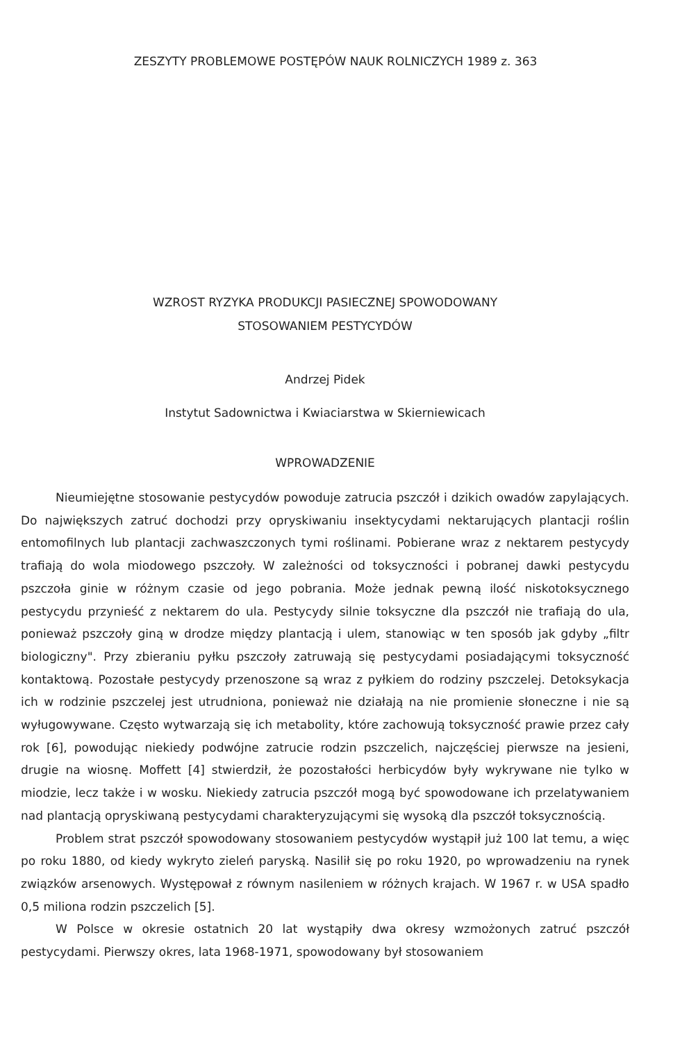ZESZYTY PROBLEMOWE POSTĘPÓW NAUK ROLNICZYCH 1989 z. 363
WZROST RYZYKA PRODUKCJI PASIECZNEJ SPOWODOWANY
STOSOWANIEM PESTYCYDÓW
Andrzej Pidek
Instytut Sadownictwa i Kwiaciarstwa w Skierniewicach
WPROWADZENIE
Nieumiejętne stosowanie pestycydów powoduje zatrucia pszczół i dzikich owadów zapylających. Do największych zatruć dochodzi przy opryskiwaniu insektycydami nektarujących plantacji roślin entomofilnych lub plantacji zachwaszczonych tymi roślinami. Pobierane wraz z nektarem pestycydy trafiają do wola miodowego pszczoły. W zależności od toksyczności i pobranej dawki pestycydu pszczoła ginie w różnym czasie od jego pobrania. Może jednak pewną ilość niskotoksycznego pestycydu przynieść z nektarem do ula. Pestycydy silnie toksyczne dla pszczół nie trafiają do ula, ponieważ pszczoły giną w drodze między plantacją i ulem, stanowiąc w ten sposób jak gdyby „filtr biologiczny". Przy zbieraniu pyłku pszczoły zatruwają się pestycydami posiadającymi toksyczność kontaktową. Pozostałe pestycydy przenoszone są wraz z pyłkiem do rodziny pszczelej. Detoksykacja ich w rodzinie pszczelej jest utrudniona, ponieważ nie działają na nie promienie słoneczne i nie są wyługowywane. Często wytwarzają się ich metabolity, które zachowują toksyczność prawie przez cały rok [6], powodując niekiedy podwójne zatrucie rodzin pszczelich, najczęściej pierwsze na jesieni, drugie na wiosnę. Moffett [4] stwierdził, że pozostałości herbicydów były wykrywane nie tylko w miodzie, lecz także i w wosku. Niekiedy zatrucia pszczół mogą być spowodowane ich przelatywaniem nad plantacją opryskiwaną pestycydami charakteryzującymi się wysoką dla pszczół toksycznością.
Problem strat pszczół spowodowany stosowaniem pestycydów wystąpił już 100 lat temu, a więc po roku 1880, od kiedy wykryto zieleń paryską. Nasilił się po roku 1920, po wprowadzeniu na rynek związków arsenowych. Występował z równym nasileniem w różnych krajach. W 1967 r. w USA spadło 0,5 miliona rodzin pszczelich [5].
W Polsce w okresie ostatnich 20 lat wystąpiły dwa okresy wzmożonych zatruć pszczół pestycydami. Pierwszy okres, lata 1968-1971, spowodowany był stosowaniem